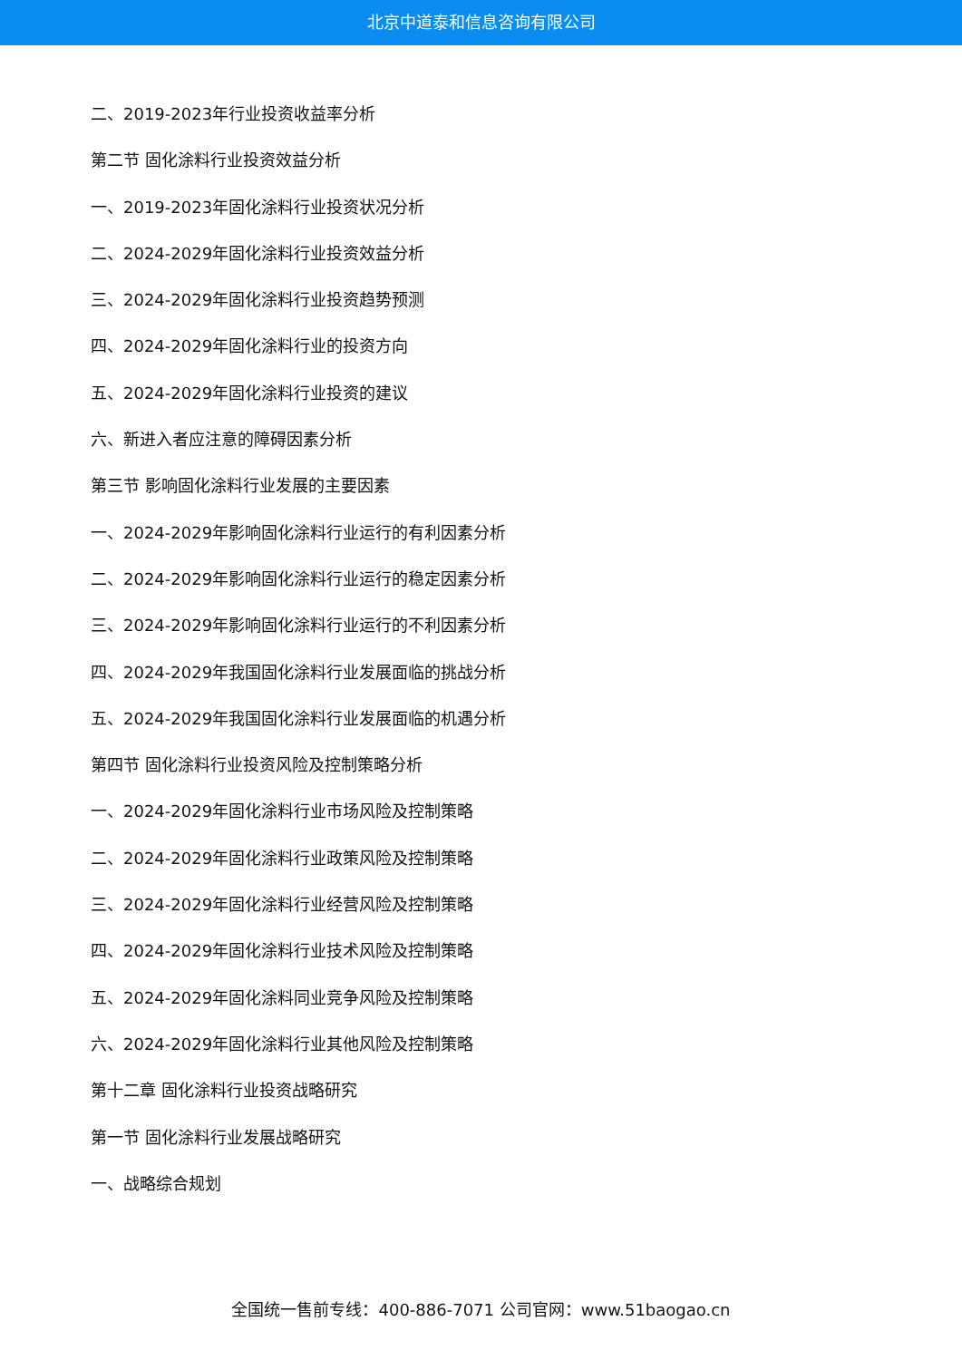北京中道泰和信息咨询有限公司
二、2019-2023年行业投资收益率分析
第二节 固化涂料行业投资效益分析
一、2019-2023年固化涂料行业投资状况分析
二、2024-2029年固化涂料行业投资效益分析
三、2024-2029年固化涂料行业投资趋势预测
四、2024-2029年固化涂料行业的投资方向
五、2024-2029年固化涂料行业投资的建议
六、新进入者应注意的障碍因素分析
第三节 影响固化涂料行业发展的主要因素
一、2024-2029年影响固化涂料行业运行的有利因素分析
二、2024-2029年影响固化涂料行业运行的稳定因素分析
三、2024-2029年影响固化涂料行业运行的不利因素分析
四、2024-2029年我国固化涂料行业发展面临的挑战分析
五、2024-2029年我国固化涂料行业发展面临的机遇分析
第四节 固化涂料行业投资风险及控制策略分析
一、2024-2029年固化涂料行业市场风险及控制策略
二、2024-2029年固化涂料行业政策风险及控制策略
三、2024-2029年固化涂料行业经营风险及控制策略
四、2024-2029年固化涂料行业技术风险及控制策略
五、2024-2029年固化涂料同业竞争风险及控制策略
六、2024-2029年固化涂料行业其他风险及控制策略
第十二章 固化涂料行业投资战略研究
第一节 固化涂料行业发展战略研究
一、战略综合规划
全国统一售前专线：400-886-7071 公司官网：www.51baogao.cn